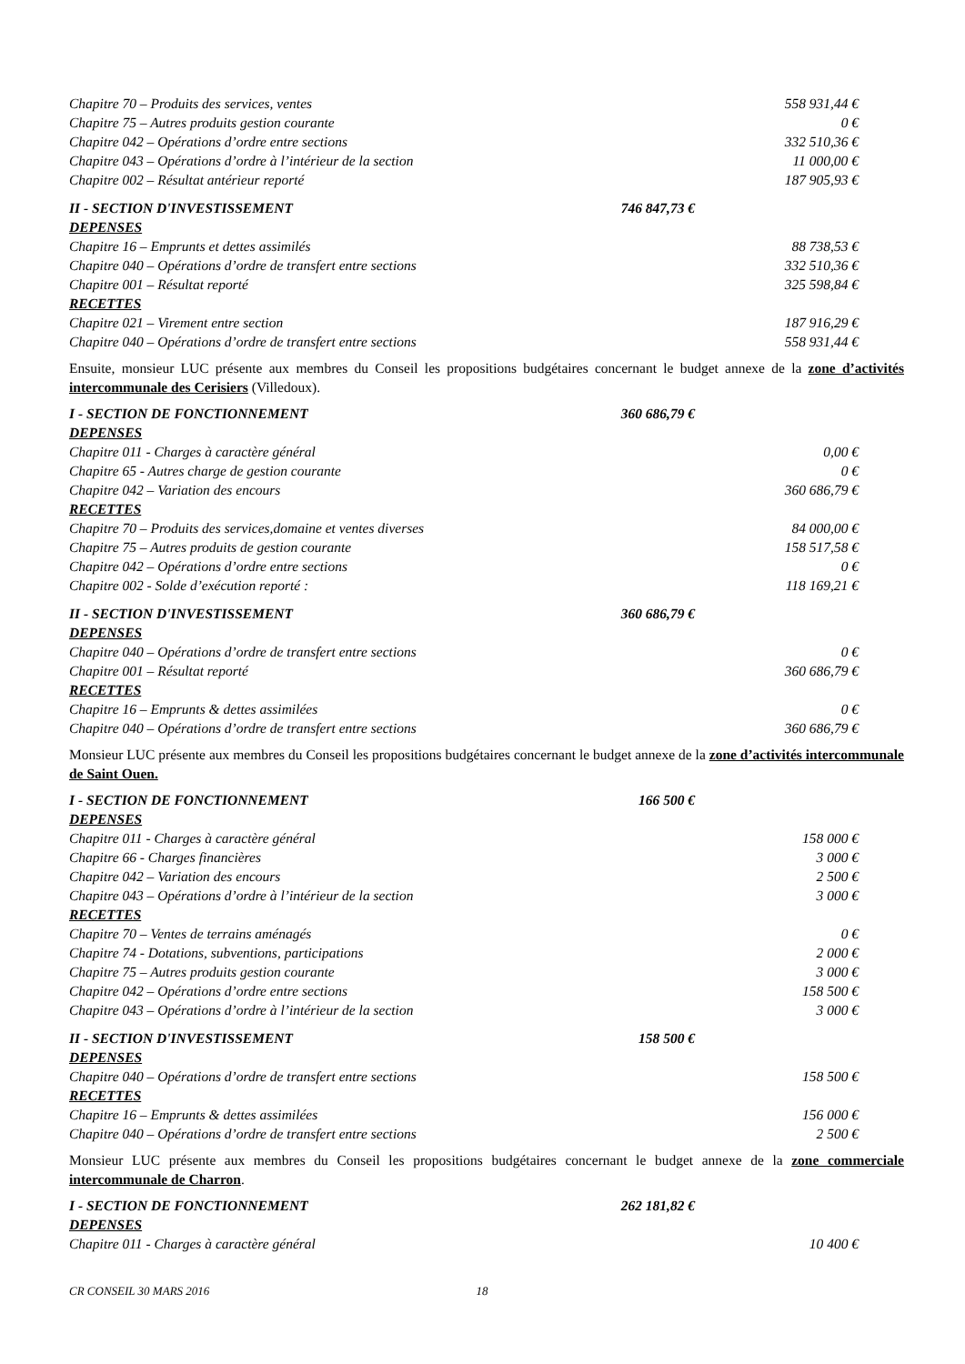| Chapitre 70 – Produits des services, ventes | | 558 931,44 € |
| Chapitre 75 – Autres produits gestion courante | | 0 € |
| Chapitre 042 – Opérations d’ordre entre sections | | 332 510,36 € |
| Chapitre 043 – Opérations d’ordre à l’intérieur de la section | | 11 000,00 € |
| Chapitre 002 – Résultat antérieur reporté | | 187 905,93 € |
| II - SECTION D'INVESTISSEMENT | 746 847,73 € | |
| DEPENSES | | |
| Chapitre 16 – Emprunts et dettes assimilés | | 88 738,53 € |
| Chapitre 040 – Opérations d’ordre de transfert entre sections | | 332 510,36 € |
| Chapitre 001 – Résultat reporté | | 325 598,84 € |
| RECETTES | | |
| Chapitre 021 – Virement entre section | | 187 916,29 € |
| Chapitre 040 – Opérations d’ordre de transfert entre sections | | 558 931,44 € |
Ensuite, monsieur LUC présente aux membres du Conseil les propositions budgétaires concernant le budget annexe de la zone d’activités intercommunale des Cerisiers (Villedoux).
| I - SECTION DE FONCTIONNEMENT | 360 686,79 € | |
| DEPENSES | | |
| Chapitre 011 - Charges à caractère général | | 0,00 € |
| Chapitre 65 - Autres charge de gestion courante | | 0 € |
| Chapitre 042 – Variation des encours | | 360 686,79 € |
| RECETTES | | |
| Chapitre 70 – Produits des services,domaine et ventes diverses | | 84 000,00 € |
| Chapitre 75 – Autres produits de gestion courante | | 158 517,58 € |
| Chapitre 042 – Opérations d’ordre entre sections | | 0 € |
| Chapitre 002 - Solde d’exécution reporté : | | 118 169,21 € |
| II - SECTION D'INVESTISSEMENT | 360 686,79 € | |
| DEPENSES | | |
| Chapitre 040 – Opérations d’ordre de transfert entre sections | | 0 € |
| Chapitre 001 – Résultat reporté | | 360 686,79 € |
| RECETTES | | |
| Chapitre 16 – Emprunts & dettes assimilées | | 0 € |
| Chapitre 040 – Opérations d’ordre de transfert entre sections | | 360 686,79 € |
Monsieur LUC présente aux membres du Conseil les propositions budgétaires concernant le budget annexe de la zone d’activités intercommunale de Saint Ouen.
| I - SECTION DE FONCTIONNEMENT | 166 500 € | |
| DEPENSES | | |
| Chapitre 011 - Charges à caractère général | | 158 000 € |
| Chapitre 66 - Charges financières | | 3 000 € |
| Chapitre 042 – Variation des encours | | 2 500 € |
| Chapitre 043 – Opérations d’ordre à l’intérieur de la section | | 3 000 € |
| RECETTES | | |
| Chapitre 70 – Ventes de terrains aménagés | | 0 € |
| Chapitre 74 - Dotations, subventions, participations | | 2 000 € |
| Chapitre 75 – Autres produits gestion courante | | 3 000 € |
| Chapitre 042 – Opérations d’ordre entre sections | | 158 500 € |
| Chapitre 043 – Opérations d’ordre à l’intérieur de la section | | 3 000 € |
| II - SECTION D'INVESTISSEMENT | 158 500 € | |
| DEPENSES | | |
| Chapitre 040 – Opérations d’ordre de transfert entre sections | | 158 500 € |
| RECETTES | | |
| Chapitre 16 – Emprunts & dettes assimilées | | 156 000 € |
| Chapitre 040 – Opérations d’ordre de transfert entre sections | | 2 500 € |
Monsieur LUC présente aux membres du Conseil les propositions budgétaires concernant le budget annexe de la zone commerciale intercommunale de Charron.
| I - SECTION DE FONCTIONNEMENT | 262 181,82 € | |
| DEPENSES | | |
| Chapitre 011 - Charges à caractère général | | 10 400 € |
CR CONSEIL 30 MARS 2016 18